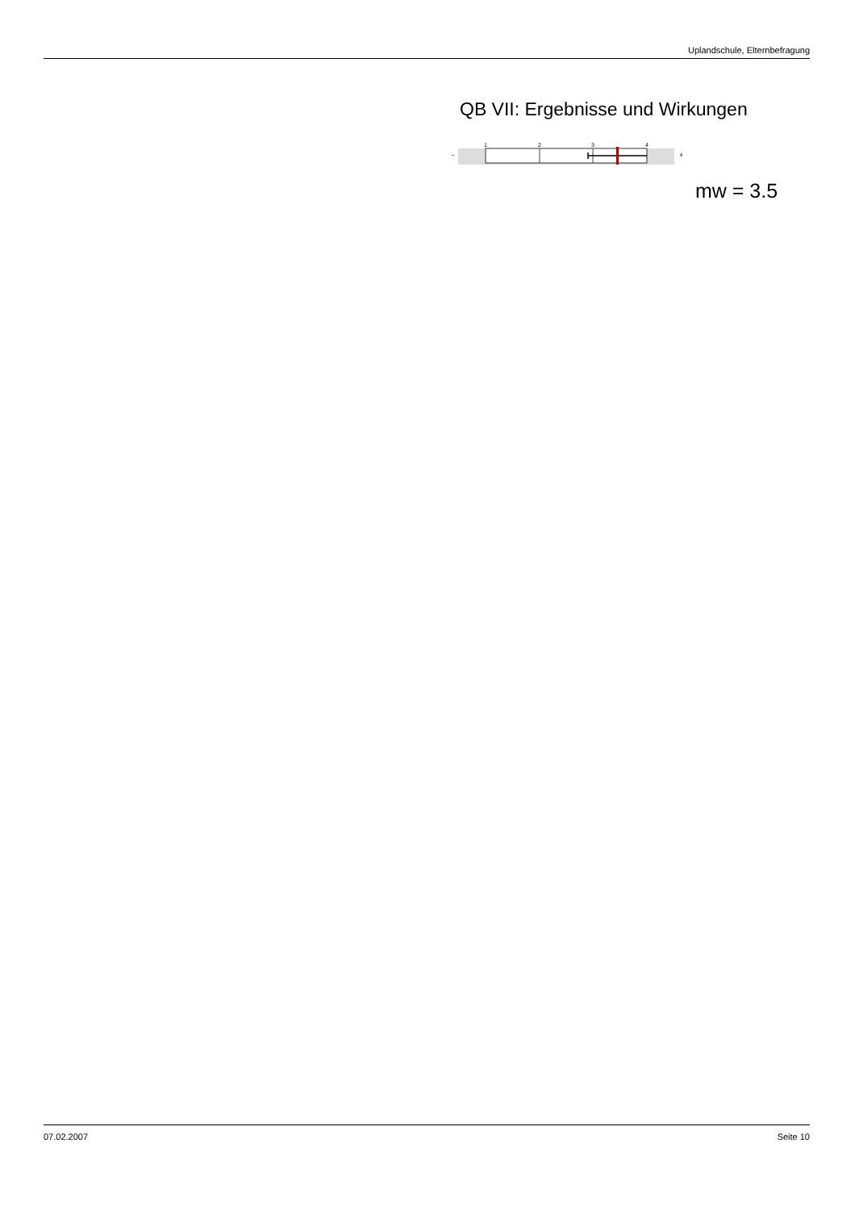Uplandschule, Elternbefragung
QB VII: Ergebnisse und Wirkungen
-
1
2
3
4
+
mw = 3.5
07.02.2007 Seite 10